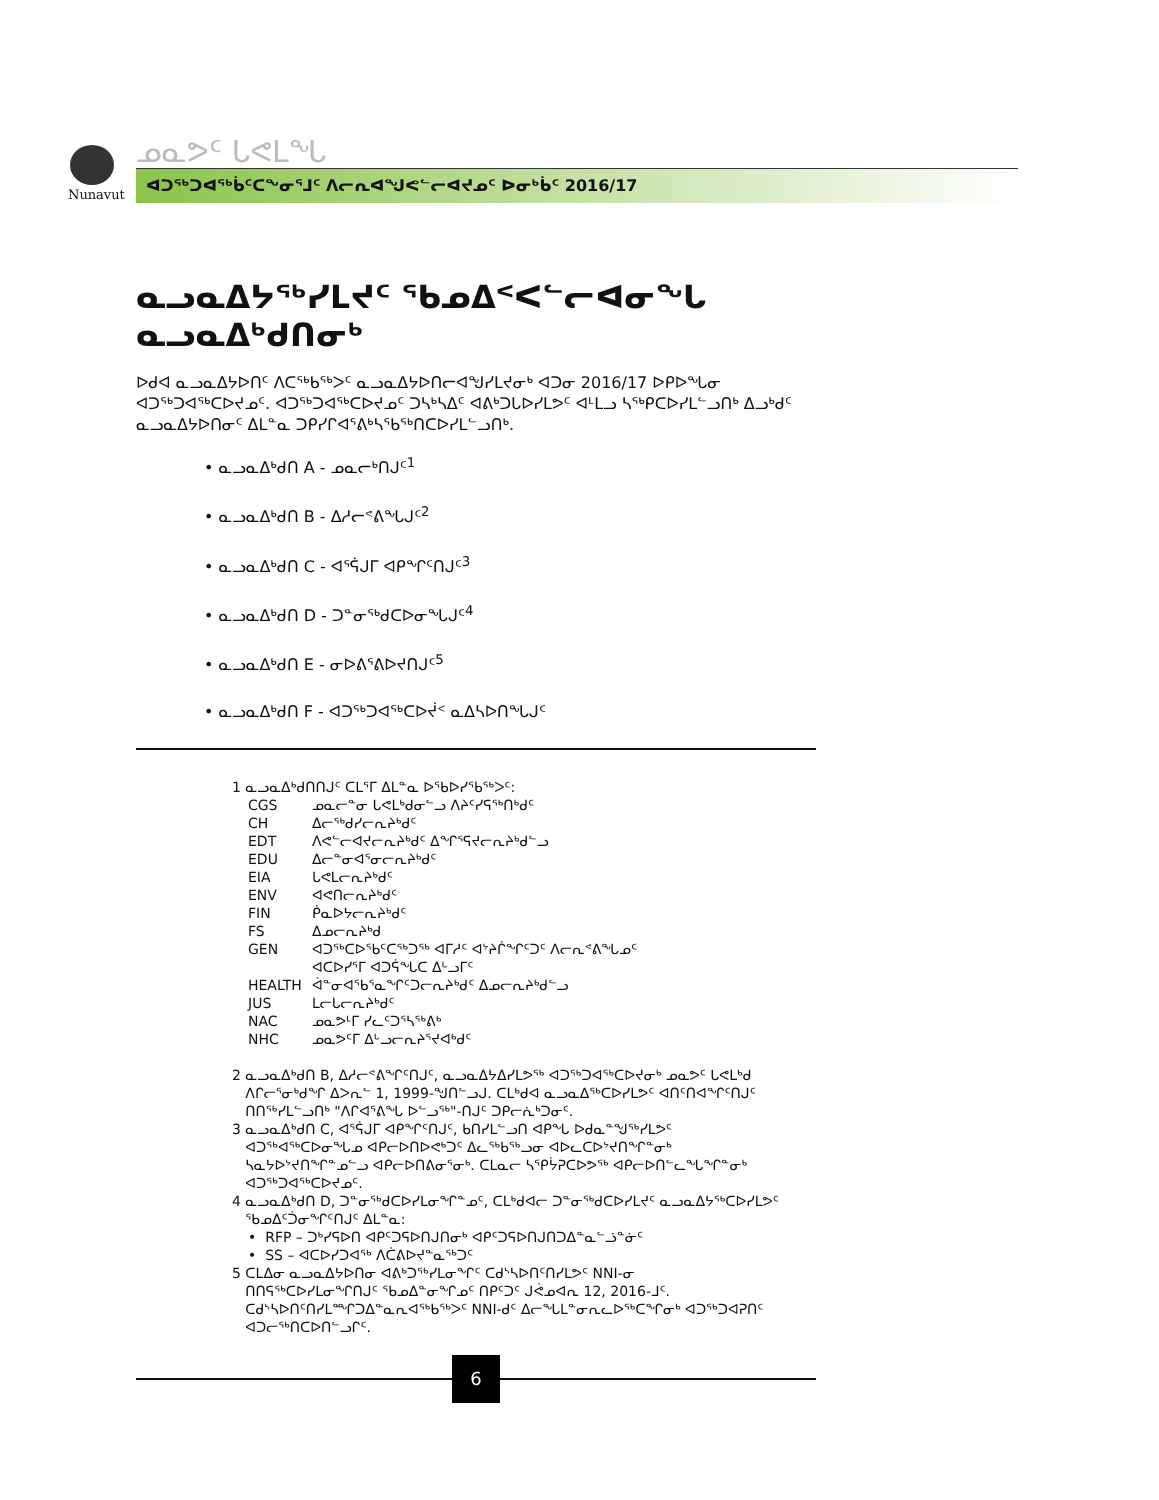Nunavut
ᓄᓇᕗᑦ ᒐᕙᒪᖓ
ᐊᑐᖅᑐᐊᖅᑳᑦᑕᖕᓂᕐᒧᑦ ᐱᓕᕆᐊᖑᕙᓪᓕᐊᔪᓄᑦ ᐅᓂᒃᑳᑦ 2016/17
ᓇᓗᓇᐃᔭᖅᓯᒪᔪᑦ ᖃᓄᐃᑉᐸᓪᓕᐊᓂᖓ ᓇᓗᓇᐃᒃᑯᑎᓂᒃ
ᐅᑯᐊ ᓇᓗᓇᐃᔭᐅᑎᑦ ᐱᑕᖅᑲᖅᐳᑦ ᓇᓗᓇᐃᔭᐅᑎᓕᐊᖑᓯᒪᔪᓂᒃ ᐊᑐᓂ 2016/17 ᐅᑭᐅᖓᓂ ᐊᑐᖅᑐᐊᖅᑕᐅᔪᓄᑦ. ᐊᑐᖅᑐᐊᖅᑕᐅᔪᓄᑦ ᑐᓴᒃᓴᐃᑦ ᐊᕕᒃᑐᒐᐅᓯᒪᕗᑦ ᐊᒻᒪᓗ ᓴᖅᑭᑕᐅᓯᒪᓪᓗᑎᒃ ᐃᓗᒃᑯᑦ ᓇᓗᓇᐃᔭᐅᑎᓂᑦ ᐃᒪᓐᓇ ᑐᑭᓯᒋᐊᕐᕕᒃᓴᖃᖅᑎᑕᐅᓯᒪᓪᓗᑎᒃ.
• ᓇᓗᓇᐃᒃᑯᑎ A - ᓄᓇᓕᒃᑎᒍᑦ<sup>1</sup>
• ᓇᓗᓇᐃᒃᑯᑎ B - ᐃᓱᓕᕝᕕᖓᒍᑦ<sup>2</sup>
• ᓇᓗᓇᐃᒃᑯᑎ C - ᐊᕐᕌᒍᒥ ᐊᑭᖏᑦᑎᒍᑦ<sup>3</sup>
• ᓇᓗᓇᐃᒃᑯᑎ D - ᑐᓐᓂᖅᑯᑕᐅᓂᖓᒍᑦ<sup>4</sup>
• ᓇᓗᓇᐃᒃᑯᑎ E - ᓂᐅᕕᕐᕕᐅᔪᑎᒍᑦ<sup>5</sup>
• ᓇᓗᓇᐃᒃᑯᑎ F - ᐊᑐᖅᑐᐊᖅᑕᐅᔫᑉ ᓇᐃᓴᐅᑎᖓᒍᑦ
1 ᓇᓗᓇᐃᒃᑯᑎᑎᒍᑦ ᑕᒪᕐᒥ ᐃᒪᓐᓇ ᐅᖃᐅᓯᖃᖅᐳᑦ:
| CGS | ᓄᓇᓕᓐᓂ ᒐᕙᒪᒃᑯᓂᓪᓗ ᐱᔨᑦᓯᕋᖅᑎᒃᑯᑦ |
| CH | ᐃᓕᖅᑯᓯᓕᕆᔨᒃᑯᑦ |
| EDT | ᐱᕙᓪᓕᐊᔪᓕᕆᔨᒃᑯᑦ ᐃᖏᕐᕋᔪᓕᕆᔨᒃᑯᓪᓗ |
| EDU | ᐃᓕᓐᓂᐊᕐᓂᓕᕆᔨᒃᑯᑦ |
| EIA | ᒐᕙᒪᓕᕆᔨᒃᑯᑦ |
| ENV | ᐊᕙᑎᓕᕆᔨᒃᑯᑦ |
| FIN | ᑮᓇᐅᔭᓕᕆᔨᒃᑯᑦ |
| FS | ᐃᓄᓕᕆᔨᒃᑯ |
| GEN | ᐊᑐᖅᑕᐅᖃᑦᑕᖅᑐᖅ ᐊᒥᓱᑦ ᐊᔾᔨᒌᖏᑦᑐᑦ ᐱᓕᕆᕝᕕᖓᓄᑦ ᐊᑕᐅᓯᕐᒥ ᐊᑐᕌᖓᑕ ᐃᒡᓗᒥᑦ |
| HEALTH | ᐋᓐᓂᐊᖃᕐᓇᖏᑦᑐᓕᕆᔨᒃᑯᑦ ᐃᓄᓕᕆᔨᒃᑯᓪᓗ |
| JUS | ᒪᓕᒐᓕᕆᔨᒃᑯᑦ |
| NAC | ᓄᓇᕗᒻᒥ ᓯᓚᑦᑐᕐᓴᖅᕕᒃ |
| NHC | ᓄᓇᕗᑦᒥ ᐃᒡᓗᓕᕆᔨᕐᔪᐊᒃᑯᑦ |
2 ᓇᓗᓇᐃᒃᑯᑎ B, ᐃᓱᓕᕝᕕᖏᑦᑎᒍᑦ, ᓇᓗᓇᐃᔭᐃᓯᒪᕗᖅ ᐊᑐᖅᑐᐊᖅᑕᐅᔪᓂᒃ ᓄᓇᕗᑦ ᒐᕙᒪᒃᑯ
ᐱᒋᓕᕐᓂᒃᑯᖏ ᐃᐳᕆᓪ 1, 1999-ᖑᑎᓪᓗᒍ. ᑕᒪᒃᑯᐊ ᓇᓗᓇᐃᖅᑕᐅᓯᒪᕗᑦ ᐊᑎᑦᑎᐊᖏᑦᑎᒍᑦ
ᑎᑎᖅᓯᒪᓪᓗᑎᒃ "ᐱᒋᐊᕐᕕᖓ ᐅᓪᓗᖅ"-ᑎᒍᑦ ᑐᑭᓕᕇᒃᑐᓂᑦ.
3 ᓇᓗᓇᐃᒃᑯᑎ C, ᐊᕐᕌᒍᒥ ᐊᑭᖏᑦᑎᒍᑦ, ᑲᑎᓯᒪᓪᓗᑎ ᐊᑭᖓ ᐅᑯᓇᓐᖑᖅᓯᒪᕗᑦ
ᐊᑐᖅᐊᖅᑕᐅᓂᖓᓄ ᐊᑭᓕᐅᑎᐅᕙᒃᑐᑦ ᐃᓚᖅᑲᖅᓗᓂ ᐊᐅᓚᑕᐅᔾᔪᑎᖏᓐᓂᒃ
ᓴᓇᔭᐅᔾᔪᑎᖏᓐᓄᓪᓗ ᐊᑭᓕᐅᑎᕕᓂᕐᓂᒃ. ᑕᒪᓇᓕ ᓴᕿᔮᕈᑕᐅᕗᖅ ᐊᑭᓕᐅᑎᓪᓚᖓᖏᓐᓂᒃ
ᐊᑐᖅᑐᐊᖅᑕᐅᔪᓄᑦ.
4 ᓇᓗᓇᐃᒃᑯᑎ D, ᑐᓐᓂᖅᑯᑕᐅᓯᒪᓂᖏᓐᓄᑦ, ᑕᒪᒃᑯᐊᓕ ᑐᓐᓂᖅᑯᑕᐅᓯᒪᔪᑦ ᓇᓗᓇᐃᔭᖅᑕᐅᓯᒪᕗᑦ
ᖃᓄᐃᑦᑑᓂᖏᑦᑎᒍᑦ ᐃᒪᓐᓇ:
• RFP – ᑐᒃᓯᕋᐅᑎ ᐊᑭᑦᑐᕋᐅᑎᒍᑎᓂᒃ ᐊᑭᑦᑐᕋᐅᑎᒍᑎᑐᐃᓐᓇᓪᓘᓐᓃᑦ
• SS – ᐊᑕᐅᓯᑐᐊᖅ ᐱᑖᕕᐅᔪᓐᓇᖅᑐᑦ
5 ᑕᒪᐃᓂ ᓇᓗᓇᐃᔭᐅᑎᓂ ᐊᕕᒃᑐᖅᓯᒪᓂᖏᑦ ᑕᑯᔅᓴᐅᑎᑦᑎᓯᒪᕗᑦ NNI-ᓂ
ᑎᑎᕋᖅᑕᐅᓯᒪᓂᖏᑎᒍᑦ ᖃᓄᐃᓐᓂᖏᓄᑦ ᑎᑭᑦᑐᑦ ᒍᕚᓄᐊᕆ 12, 2016-ᒧᑦ.
ᑕᑯᔅᓴᐅᑎᑦᑎᓯᒪᙱᑐᐃᓐᓇᕆᐊᖅᑲᖅᐳᑦ NNI-ᑯᑦ ᐃᓕᖓᒪᓐᓂᕆᓚᐅᖅᑕᖏᓂᒃ ᐊᑐᖅᑐᐊᕈᑎᑦ
ᐊᑐᓕᖅᑎᑕᐅᑎᓪᓗᒋᑦ.
6